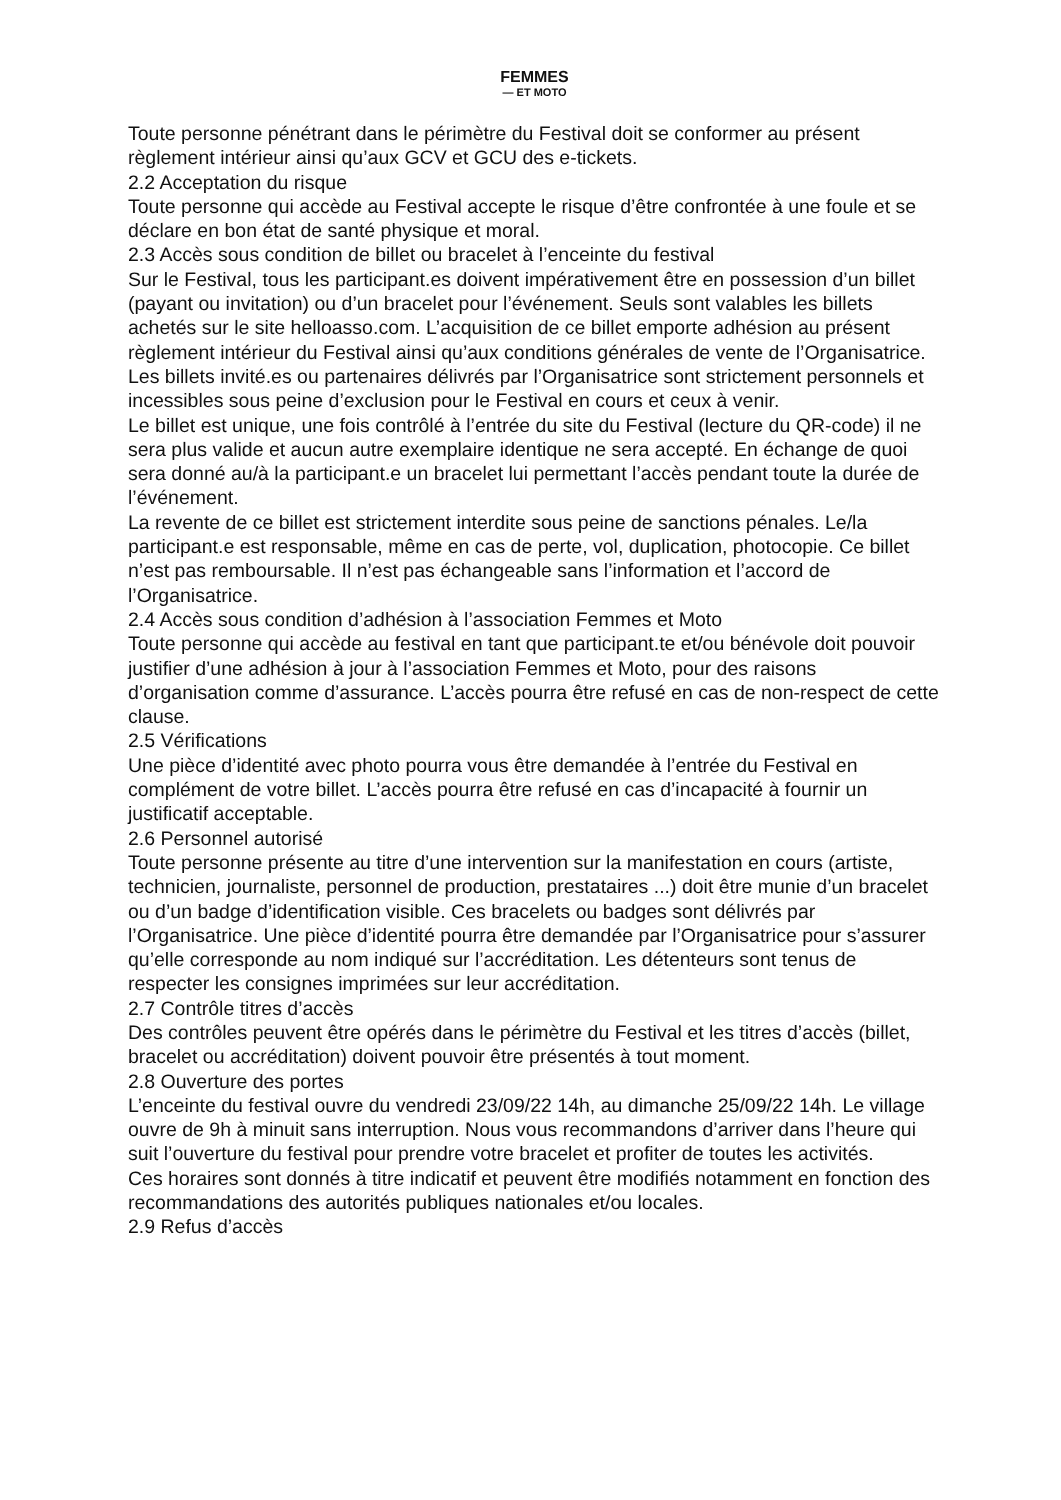FEMMES
— ET MOTO
Toute personne pénétrant dans le périmètre du Festival doit se conformer au présent règlement intérieur ainsi qu’aux GCV et GCU des e-tickets.
2.2 Acceptation du risque
Toute personne qui accède au Festival accepte le risque d’être confrontée à une foule et se déclare en bon état de santé physique et moral.
2.3 Accès sous condition de billet ou bracelet à l’enceinte du festival
Sur le Festival, tous les participant.es doivent impérativement être en possession d’un billet (payant ou invitation) ou d’un bracelet pour l’événement. Seuls sont valables les billets achetés sur le site helloasso.com. L’acquisition de ce billet emporte adhésion au présent règlement intérieur du Festival ainsi qu’aux conditions générales de vente de l’Organisatrice.
Les billets invité.es ou partenaires délivrés par l’Organisatrice sont strictement personnels et incessibles sous peine d’exclusion pour le Festival en cours et ceux à venir.
Le billet est unique, une fois contrôlé à l’entrée du site du Festival (lecture du QR-code) il ne sera plus valide et aucun autre exemplaire identique ne sera accepté. En échange de quoi sera donné au/à la participant.e un bracelet lui permettant l’accès pendant toute la durée de l’événement.
La revente de ce billet est strictement interdite sous peine de sanctions pénales. Le/la participant.e est responsable, même en cas de perte, vol, duplication, photocopie. Ce billet n’est pas remboursable. Il n’est pas échangeable sans l’information et l’accord de l’Organisatrice.
2.4 Accès sous condition d’adhésion à l’association Femmes et Moto
Toute personne qui accède au festival en tant que participant.te et/ou bénévole doit pouvoir justifier d’une adhésion à jour à l’association Femmes et Moto, pour des raisons d’organisation comme d’assurance. L’accès pourra être refusé en cas de non-respect de cette clause.
2.5 Vérifications
Une pièce d’identité avec photo pourra vous être demandée à l’entrée du Festival en complément de votre billet. L’accès pourra être refusé en cas d’incapacité à fournir un justificatif acceptable.
2.6 Personnel autorisé
Toute personne présente au titre d’une intervention sur la manifestation en cours (artiste, technicien, journaliste, personnel de production, prestataires ...) doit être munie d’un bracelet ou d’un badge d’identification visible. Ces bracelets ou badges sont délivrés par l’Organisatrice. Une pièce d’identité pourra être demandée par l’Organisatrice pour s’assurer qu’elle corresponde au nom indiqué sur l’accréditation. Les détenteurs sont tenus de respecter les consignes imprimées sur leur accréditation.
2.7 Contrôle titres d’accès
Des contrôles peuvent être opérés dans le périmètre du Festival et les titres d’accès (billet, bracelet ou accréditation) doivent pouvoir être présentés à tout moment.
2.8 Ouverture des portes
L’enceinte du festival ouvre du vendredi 23/09/22 14h, au dimanche 25/09/22 14h. Le village ouvre de 9h à minuit sans interruption. Nous vous recommandons d’arriver dans l’heure qui suit l’ouverture du festival pour prendre votre bracelet et profiter de toutes les activités.
Ces horaires sont donnés à titre indicatif et peuvent être modifiés notamment en fonction des recommandations des autorités publiques nationales et/ou locales.
2.9 Refus d’accès